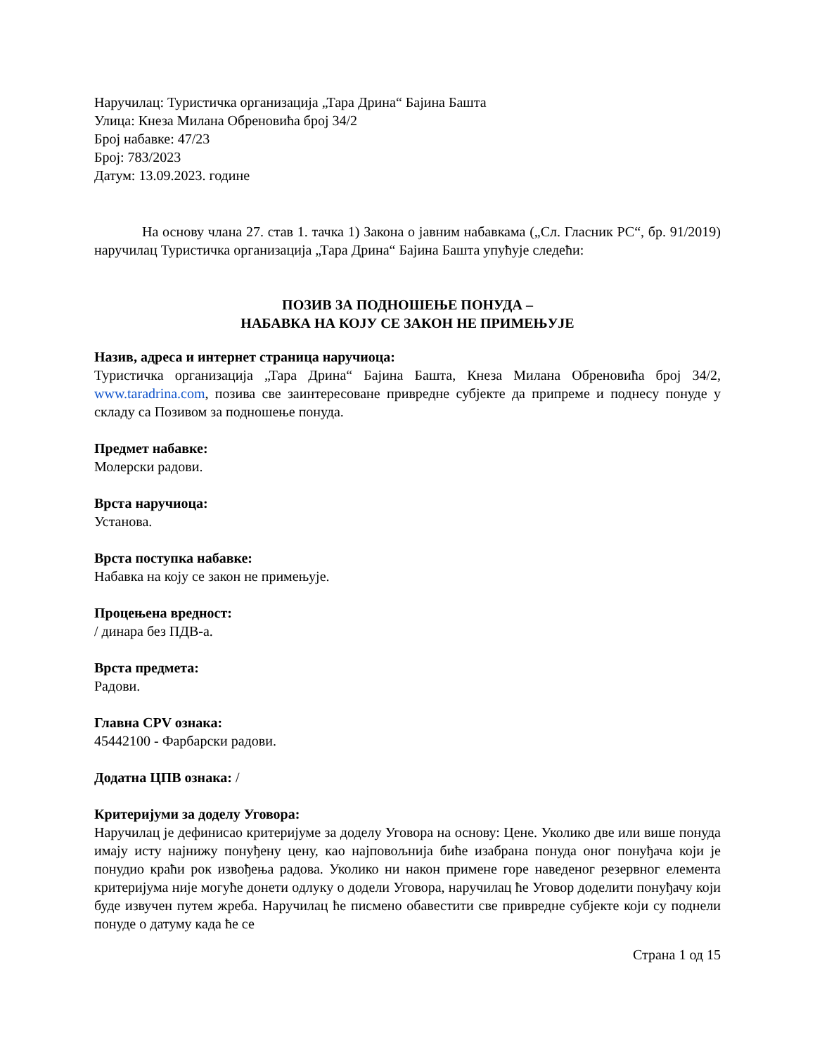Наручилац: Туристичка организација „Тара Дрина“ Бајина Башта
Улица: Кнеза Милана Обреновића број 34/2
Број набавке: 47/23
Број: 783/2023
Датум: 13.09.2023. године
На основу члана 27. став 1. тачка 1) Закона о јавним набавкама („Сл. Гласник РС“, бр. 91/2019) наручилац Туристичка организација „Тара Дрина“ Бајина Башта упућује следећи:
ПОЗИВ ЗА ПОДНОШЕЊЕ ПОНУДА –
НАБАВКА НА КОЈУ СЕ ЗАКОН НЕ ПРИМЕЊУЈЕ
Назив, адреса и интернет страница наручиоца:
Туристичка организација „Тара Дрина“ Бајина Башта, Кнеза Милана Обреновића број 34/2, www.taradrina.com, позива све заинтересоване привредне субјекте да припреме и поднесу понуде у складу са Позивом за подношење понуда.
Предмет набавке:
Молерски радови.
Врста наручиоца:
Установа.
Врста поступка набавке:
Набавка на коју се закон не примењује.
Процењена вредност:
/ динара без ПДВ-а.
Врста предмета:
Радови.
Главна CPV ознака:
45442100 - Фарбарски радови.
Додатна ЦПВ ознака: /
Критеријуми за доделу Уговора:
Наручилац је дефинисао критеријуме за доделу Уговора на основу: Цене. Уколико две или више понуда имају исту најнижу понуђену цену, као најповољнија биће изабрана понуда оног понуђача који је понудио краћи рок извођења радова. Уколико ни након примене горе наведеног резервног елемента критеријума није могуће донети одлуку о додели Уговора, наручилац ће Уговор доделити понуђачу који буде извучен путем жреба. Наручилац ће писмено обавестити све привредне субјекте који су поднели понуде о датуму када ће се
Страна 1 од 15